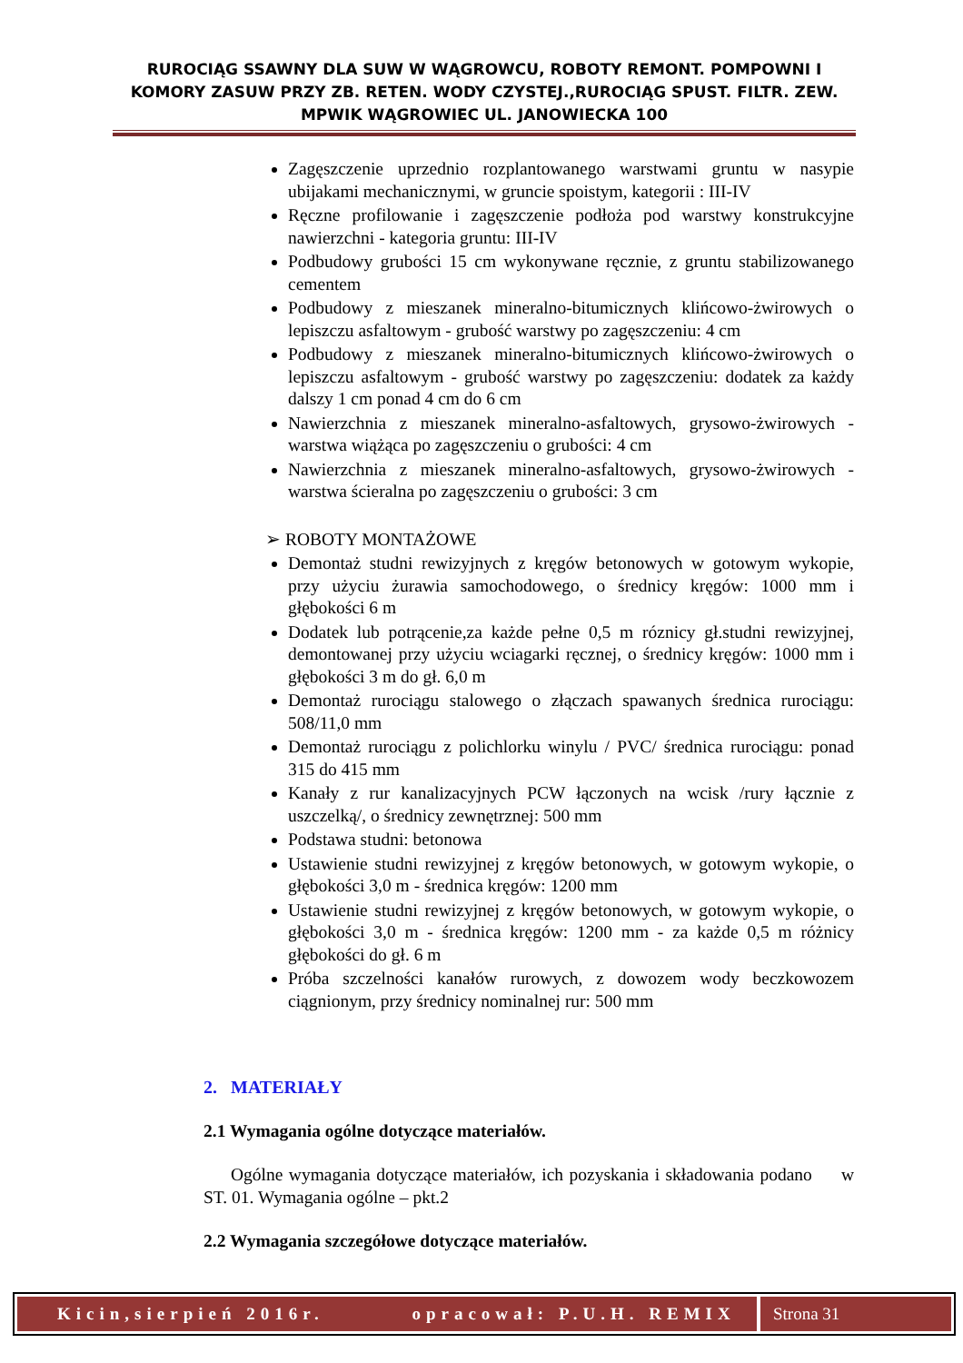RUROCIĄG SSAWNY DLA SUW W WĄGROWCU, ROBOTY REMONT. POMPOWNI I KOMORY ZASUW PRZY ZB. RETEN. WODY CZYSTEJ.,RUROCIĄG SPUST. FILTR. ZEW. MPWIK WĄGROWIEC UL. JANOWIECKA 100
Zagęszczenie uprzednio rozplantowanego warstwami gruntu w nasypie ubijakami mechanicznymi, w gruncie spoistym, kategorii : III-IV
Ręczne profilowanie i zagęszczenie podłoża pod warstwy konstrukcyjne nawierzchni - kategoria gruntu: III-IV
Podbudowy grubości 15 cm wykonywane ręcznie, z gruntu stabilizowanego cementem
Podbudowy z mieszanek mineralno-bitumicznych klińcowo-żwirowych o lepiszczu asfaltowym - grubość warstwy po zagęszczeniu: 4 cm
Podbudowy z mieszanek mineralno-bitumicznych klińcowo-żwirowych o lepiszczu asfaltowym - grubość warstwy po zagęszczeniu: dodatek za każdy dalszy 1 cm ponad 4 cm do 6 cm
Nawierzchnia z mieszanek mineralno-asfaltowych, grysowo-żwirowych - warstwa wiążąca po zagęszczeniu o grubości: 4 cm
Nawierzchnia z mieszanek mineralno-asfaltowych, grysowo-żwirowych - warstwa ścieralna po zagęszczeniu o grubości: 3 cm
➢ ROBOTY MONTAŻOWE
Demontaż studni rewizyjnych z kręgów betonowych w gotowym wykopie, przy użyciu żurawia samochodowego, o średnicy kręgów: 1000 mm i głębokości 6 m
Dodatek lub potrącenie,za każde pełne 0,5 m róznicy gł.studni rewizyjnej, demontowanej przy użyciu wciagarki ręcznej, o średnicy kręgów: 1000 mm i głębokości 3 m do gł. 6,0 m
Demontaż rurociągu stalowego o złączach spawanych średnica rurociągu: 508/11,0 mm
Demontaż rurociągu z polichlorku winylu / PVC/ średnica rurociągu: ponad 315 do 415 mm
Kanały z rur kanalizacyjnych PCW łączonych na wcisk /rury łącznie z uszczelką/, o średnicy zewnętrznej: 500 mm
Podstawa studni: betonowa
Ustawienie studni rewizyjnej z kręgów betonowych, w gotowym wykopie, o głębokości 3,0 m - średnica kręgów: 1200 mm
Ustawienie studni rewizyjnej z kręgów betonowych, w gotowym wykopie, o głębokości 3,0 m - średnica kręgów: 1200 mm - za każde 0,5 m różnicy głębokości do gł. 6 m
Próba szczelności kanałów rurowych, z dowozem wody beczkowozem ciągnionym, przy średnicy nominalnej rur: 500 mm
2. MATERIAŁY
2.1 Wymagania ogólne dotyczące materiałów.
Ogólne wymagania dotyczące materiałów, ich pozyskania i składowania podano w ST. 01. Wymagania ogólne – pkt.2
2.2 Wymagania szczegółowe dotyczące materiałów.
Kicin,sierpień 2016r. opracował: P.U.H. REMIX
Strona 31